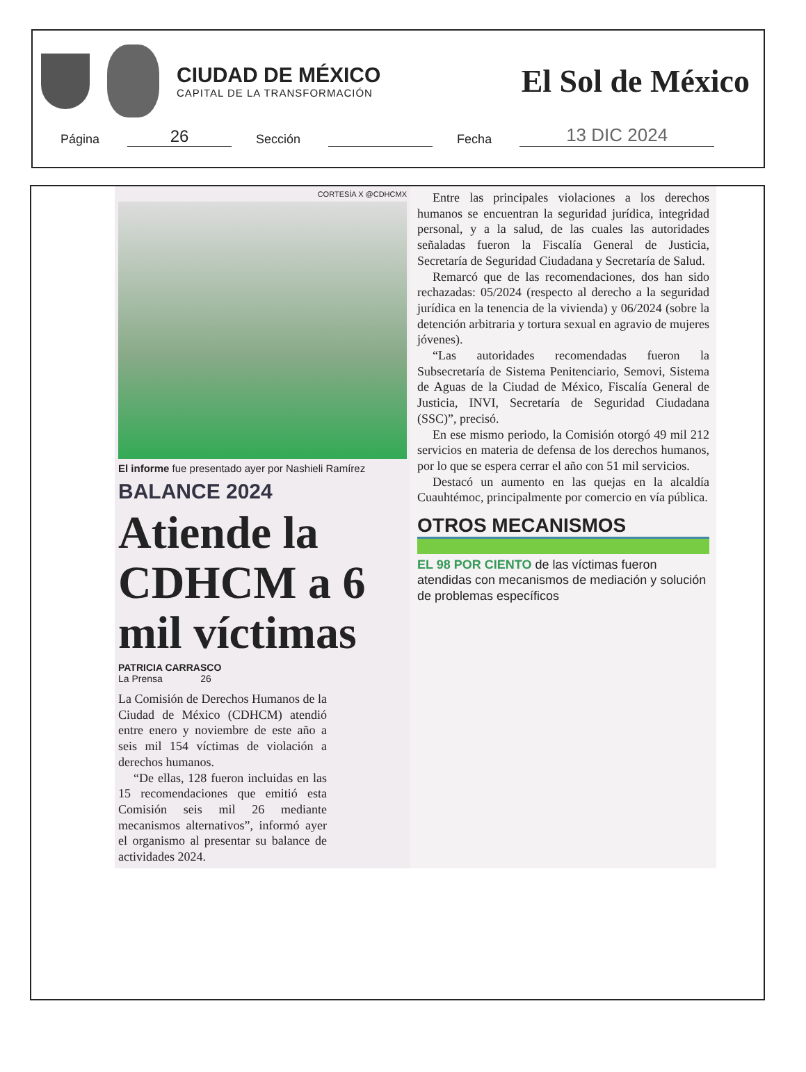CIUDAD DE MÉXICO
CAPITAL DE LA TRANSFORMACIÓN
El Sol de México
Página 26 Sección Fecha 13 DIC 2024
CORTESÍA X @CDHCMX
El informe fue presentado ayer por Nashieli Ramírez
BALANCE 2024
Atiende la CDHCM a 6 mil víctimas
PATRICIA CARRASCO
La Prensa 26
La Comisión de Derechos Humanos de la Ciudad de México (CDHCM) atendió entre enero y noviembre de este año a seis mil 154 víctimas de violación a derechos humanos.
“De ellas, 128 fueron incluidas en las 15 recomendaciones que emitió esta Comisión seis mil 26 mediante mecanismos alternativos”, informó ayer el organismo al presentar su balance de actividades 2024.
Entre las principales violaciones a los derechos humanos se encuentran la seguridad jurídica, integridad personal, y a la salud, de las cuales las autoridades señaladas fueron la Fiscalía General de Justicia, Secretaría de Seguridad Ciudadana y Secretaría de Salud.
Remarcó que de las recomendaciones, dos han sido rechazadas: 05/2024 (respecto al derecho a la seguridad jurídica en la tenencia de la vivienda) y 06/2024 (sobre la detención arbitraria y tortura sexual en agravio de mujeres jóvenes).
“Las autoridades recomendadas fueron la Subsecretaría de Sistema Penitenciario, Semovi, Sistema de Aguas de la Ciudad de México, Fiscalía General de Justicia, INVI, Secretaría de Seguridad Ciudadana (SSC)”, precisó.
En ese mismo periodo, la Comisión otorgó 49 mil 212 servicios en materia de defensa de los derechos humanos, por lo que se espera cerrar el año con 51 mil servicios.
Destacó un aumento en las quejas en la alcaldía Cuauhtémoc, principalmente por comercio en vía pública.
OTROS MECANISMOS
EL 98 POR CIENTO de las víctimas fueron atendidas con mecanismos de mediación y solución de problemas específicos